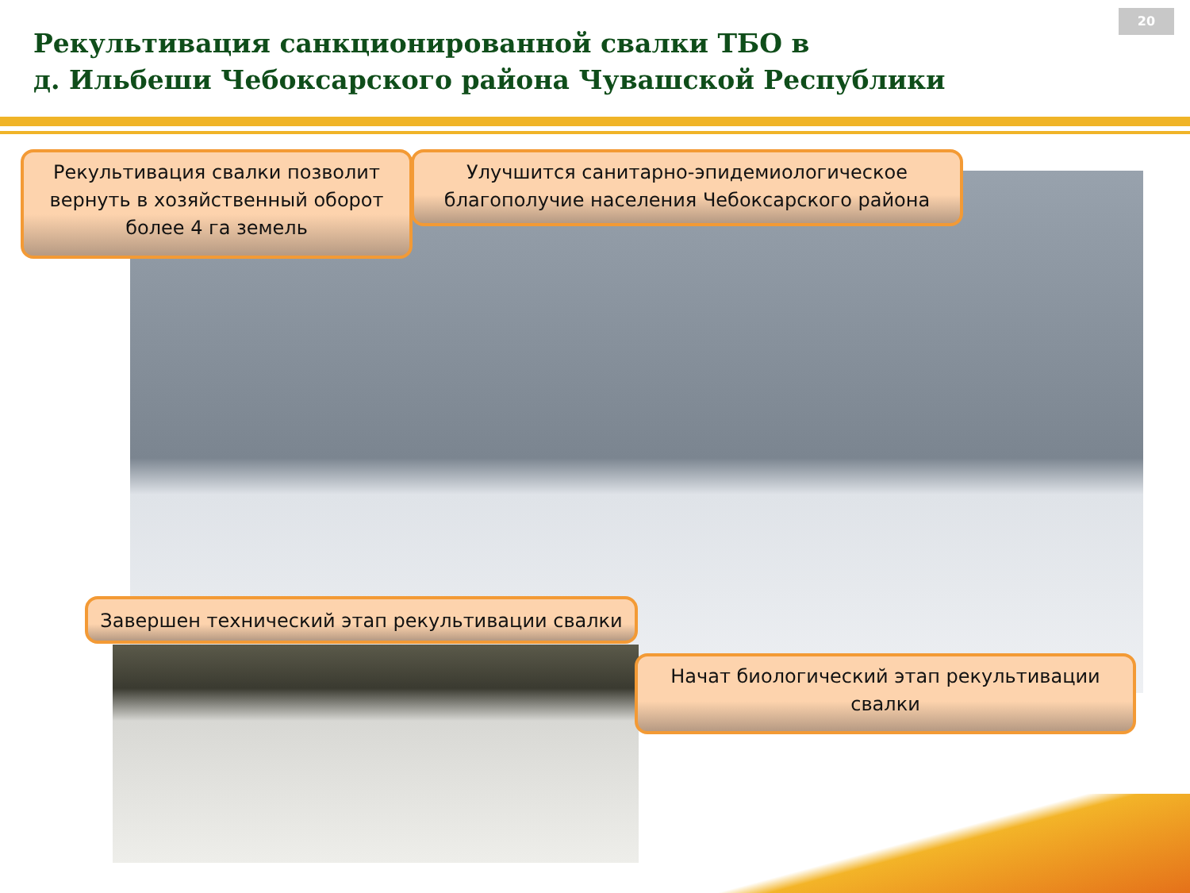Рекультивация санкционированной свалки ТБО в
д. Ильбеши Чебоксарского района Чувашской Республики
20
Рекультивация свалки позволит вернуть в хозяйственный оборот более 4 га земель
Улучшится санитарно-эпидемиологическое благополучие населения Чебоксарского района
Завершен технический этап рекультивации свалки
Начат биологический этап рекультивации свалки